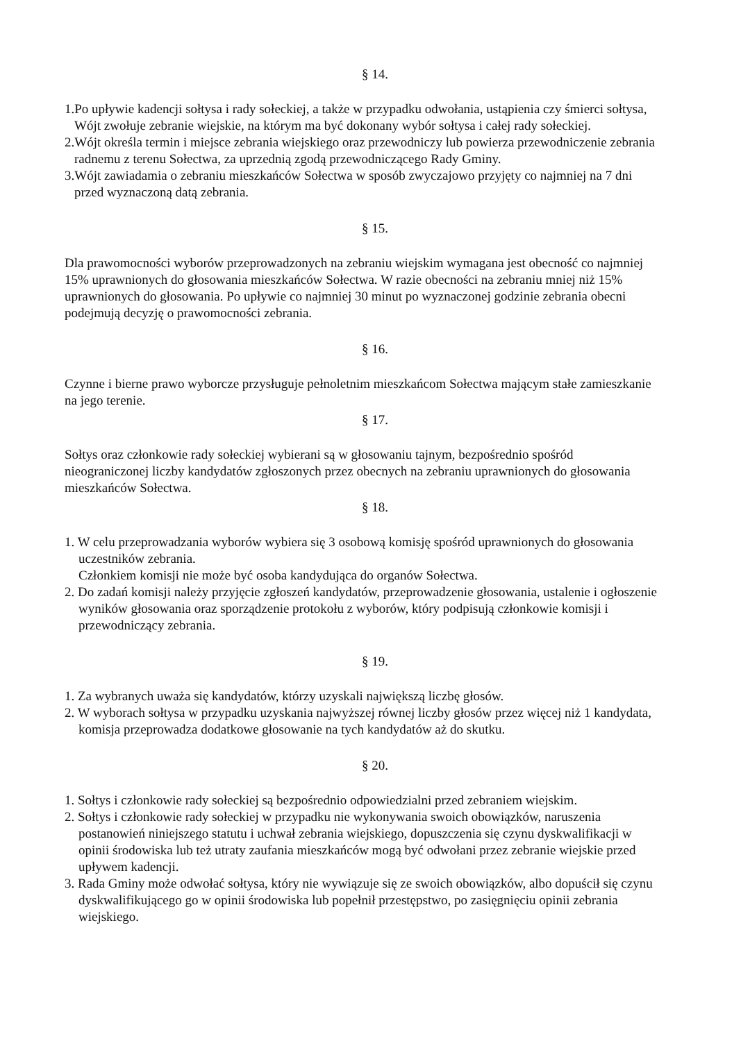§ 14.
1.Po upływie kadencji sołtysa i rady sołeckiej, a także w przypadku odwołania, ustąpienia czy śmierci sołtysa, Wójt zwołuje zebranie wiejskie, na którym ma być dokonany wybór sołtysa i całej rady sołeckiej.
2.Wójt określa termin i miejsce zebrania wiejskiego oraz przewodniczy lub powierza przewodniczenie zebrania radnemu z terenu Sołectwa, za uprzednią zgodą przewodniczącego Rady Gminy.
3.Wójt zawiadamia o zebraniu mieszkańców Sołectwa w sposób zwyczajowo przyjęty co najmniej na 7 dni przed wyznaczoną datą zebrania.
§ 15.
Dla prawomocności wyborów przeprowadzonych na zebraniu wiejskim wymagana jest obecność co najmniej 15% uprawnionych do głosowania mieszkańców Sołectwa. W razie obecności na zebraniu mniej niż 15% uprawnionych do głosowania. Po upływie co najmniej 30 minut po wyznaczonej godzinie zebrania obecni podejmują decyzję o prawomocności zebrania.
§ 16.
Czynne i bierne prawo wyborcze przysługuje pełnoletnim mieszkańcom Sołectwa mającym stałe zamieszkanie na jego terenie.
§ 17.
Sołtys oraz członkowie rady sołeckiej wybierani są w głosowaniu tajnym, bezpośrednio spośród nieograniczonej liczby kandydatów zgłoszonych przez obecnych na zebraniu uprawnionych do głosowania mieszkańców Sołectwa.
§ 18.
1. W celu przeprowadzania wyborów wybiera się 3 osobową komisję spośród uprawnionych do głosowania uczestników zebrania.
Członkiem komisji nie może być osoba kandydująca do organów Sołectwa.
2. Do zadań komisji należy przyjęcie zgłoszeń kandydatów, przeprowadzenie głosowania, ustalenie i ogłoszenie wyników głosowania oraz sporządzenie protokołu z wyborów, który podpisują członkowie komisji i przewodniczący zebrania.
§ 19.
1. Za wybranych uważa się kandydatów, którzy uzyskali największą liczbę głosów.
2. W wyborach sołtysa w przypadku uzyskania najwyższej równej liczby głosów przez więcej niż 1 kandydata, komisja przeprowadza dodatkowe głosowanie na tych kandydatów aż do skutku.
§ 20.
1. Sołtys i członkowie rady sołeckiej są bezpośrednio odpowiedzialni przed zebraniem wiejskim.
2. Sołtys i członkowie rady sołeckiej w przypadku nie wykonywania swoich obowiązków, naruszenia postanowień niniejszego statutu i uchwał zebrania wiejskiego, dopuszczenia się czynu dyskwalifikacji w opinii środowiska lub też utraty zaufania mieszkańców mogą być odwołani przez zebranie wiejskie przed upływem kadencji.
3. Rada Gminy może odwołać sołtysa, który nie wywiązuje się ze swoich obowiązków, albo dopuścił się czynu dyskwalifikującego go w opinii środowiska lub popełnił przestępstwo, po zasięgnięciu opinii zebrania wiejskiego.